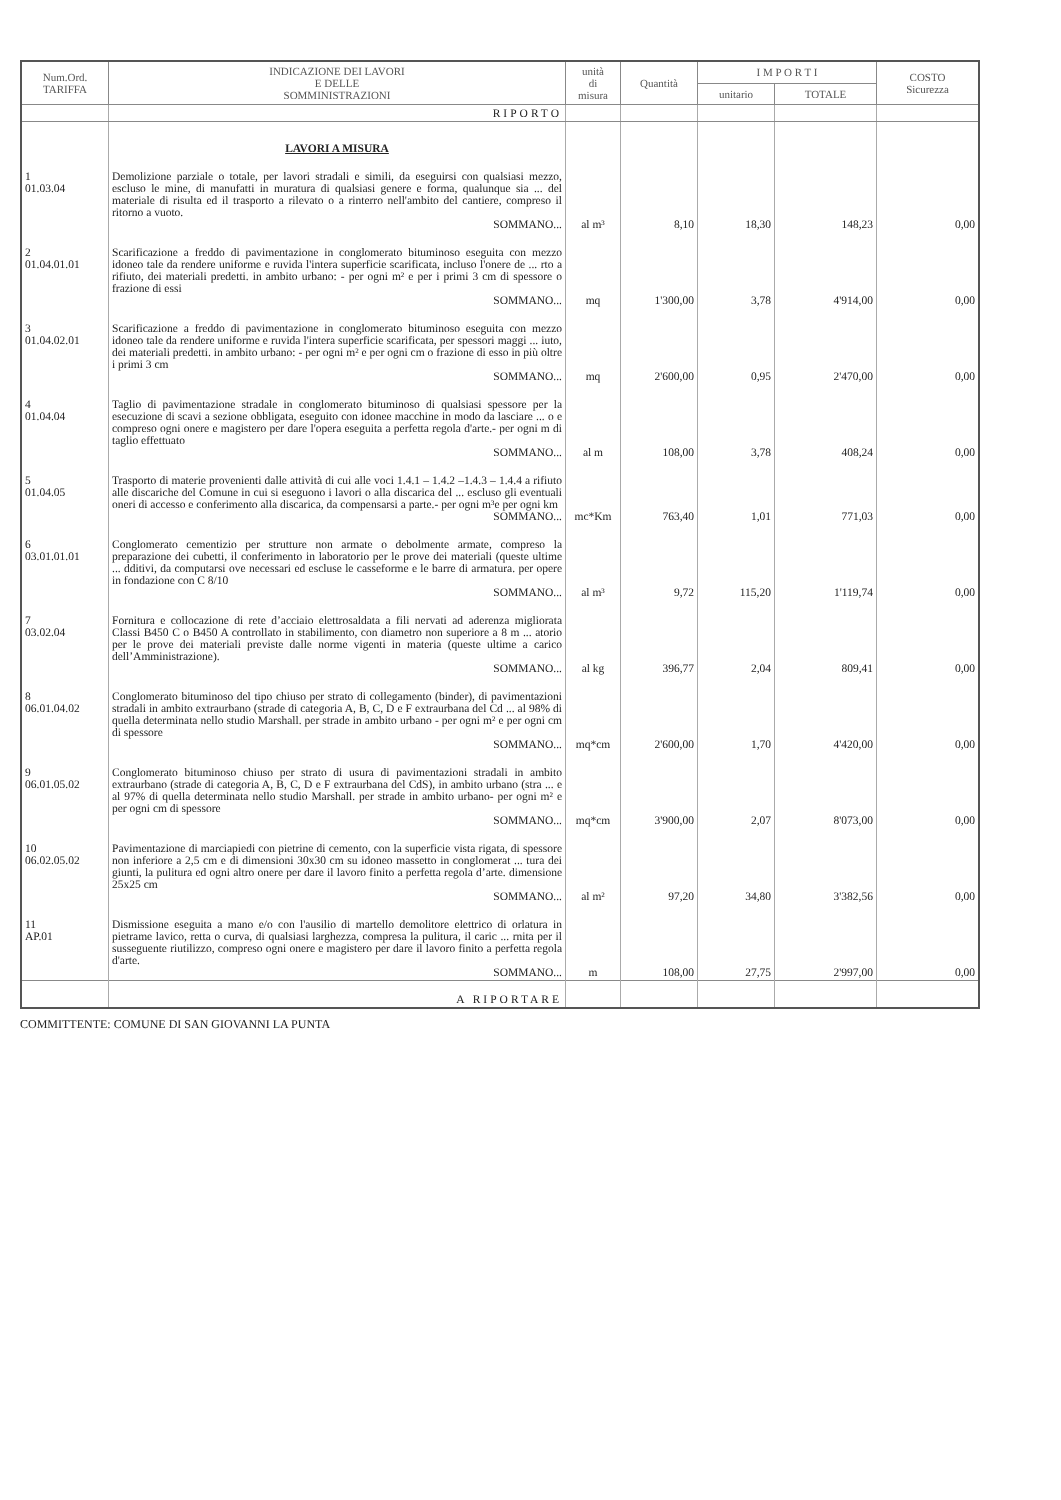| Num.Ord. TARIFFA | INDICAZIONE DEI LAVORI E DELLE SOMMINISTRAZIONI | unità di misura | Quantità | I M P O R T I | | COSTO Sicurezza |
| --- | --- | --- | --- | --- | --- | --- |
| | | | | unitario | TOTALE | |
| | RIPORTO | | | | | |
| | LAVORI A MISURA | | | | | |
| 1 01.03.04 | Demolizione parziale o totale, per lavori stradali e simili, da eseguirsi con qualsiasi mezzo, escluso le mine, di manufatti in muratura di qualsiasi genere e forma, qualunque sia ... del materiale di risulta ed il trasporto a rilevato o a rinterro nell'ambito del cantiere, compreso il ritorno a vuoto. SOMMANO... | al m³ | 8,10 | 18,30 | 148,23 | 0,00 |
| 2 01.04.01.01 | Scarificazione a freddo di pavimentazione in conglomerato bituminoso eseguita con mezzo idoneo tale da rendere uniforme e ruvida l'intera superficie scarificata, incluso l'onere de ... rto a rifiuto, dei materiali predetti. in ambito urbano: - per ogni m² e per i primi 3 cm di spessore o frazione di essi SOMMANO... | mq | 1'300,00 | 3,78 | 4'914,00 | 0,00 |
| 3 01.04.02.01 | Scarificazione a freddo di pavimentazione in conglomerato bituminoso eseguita con mezzo idoneo tale da rendere uniforme e ruvida l'intera superficie scarificata, per spessori maggi ... iuto, dei materiali predetti. in ambito urbano: - per ogni m² e per ogni cm o frazione di esso in più oltre i primi 3 cm SOMMANO... | mq | 2'600,00 | 0,95 | 2'470,00 | 0,00 |
| 4 01.04.04 | Taglio di pavimentazione stradale in conglomerato bituminoso di qualsiasi spessore per la esecuzione di scavi a sezione obbligata, eseguito con idonee macchine in modo da lasciare ... o e compreso ogni onere e magistero per dare l'opera eseguita a perfetta regola d'arte.- per ogni m di taglio effettuato SOMMANO... | al m | 108,00 | 3,78 | 408,24 | 0,00 |
| 5 01.04.05 | Trasporto di materie provenienti dalle attività di cui alle voci 1.4.1 – 1.4.2 –1.4.3 – 1.4.4 a rifiuto alle discariche del Comune in cui si eseguono i lavori o alla discarica del ... escluso gli eventuali oneri di accesso e conferimento alla discarica, da compensarsi a parte.- per ogni m³e per ogni km SOMMANO... | mc*Km | 763,40 | 1,01 | 771,03 | 0,00 |
| 6 03.01.01.01 | Conglomerato cementizio per strutture non armate o debolmente armate, compreso la preparazione dei cubetti, il conferimento in laboratorio per le prove dei materiali (queste ultime ... dditivi, da computarsi ove necessari ed escluse le casseforme e le barre di armatura. per opere in fondazione con C 8/10 SOMMANO... | al m³ | 9,72 | 115,20 | 1'119,74 | 0,00 |
| 7 03.02.04 | Fornitura e collocazione di rete d’acciaio elettrosaldata a fili nervati ad aderenza migliorata Classi B450 C o B450 A controllato in stabilimento, con diametro non superiore a 8 m ... atorio per le prove dei materiali previste dalle norme vigenti in materia (queste ultime a carico dell’Amministrazione). SOMMANO... | al kg | 396,77 | 2,04 | 809,41 | 0,00 |
| 8 06.01.04.02 | Conglomerato bituminoso del tipo chiuso per strato di collegamento (binder), di pavimentazioni stradali in ambito extraurbano (strade di categoria A, B, C, D e F extraurbana del Cd ... al 98% di quella determinata nello studio Marshall. per strade in ambito urbano - per ogni m² e per ogni cm di spessore SOMMANO... | mq*cm | 2'600,00 | 1,70 | 4'420,00 | 0,00 |
| 9 06.01.05.02 | Conglomerato bituminoso chiuso per strato di usura di pavimentazioni stradali in ambito extraurbano (strade di categoria A, B, C, D e F extraurbana del CdS), in ambito urbano (stra ... e al 97% di quella determinata nello studio Marshall. per strade in ambito urbano- per ogni m² e per ogni cm di spessore SOMMANO... | mq*cm | 3'900,00 | 2,07 | 8'073,00 | 0,00 |
| 10 06.02.05.02 | Pavimentazione di marciapiedi con pietrine di cemento, con la superficie vista rigata, di spessore non inferiore a 2,5 cm e di dimensioni 30x30 cm su idoneo massetto in conglomerat ... tura dei giunti, la pulitura ed ogni altro onere per dare il lavoro finito a perfetta regola d’arte. dimensione 25x25 cm SOMMANO... | al m² | 97,20 | 34,80 | 3'382,56 | 0,00 |
| 11 AP.01 | Dismissione eseguita a mano e/o con l'ausilio di martello demolitore elettrico di orlatura in pietrame lavico, retta o curva, di qualsiasi larghezza, compresa la pulitura, il caric ... rnita per il susseguente riutilizzo, compreso ogni onere e magistero per dare il lavoro finito a perfetta regola d'arte. SOMMANO... | m | 108,00 | 27,75 | 2'997,00 | 0,00 |
| | A RIPORTARE | | | | | |
COMMITTENTE: COMUNE DI SAN GIOVANNI LA PUNTA